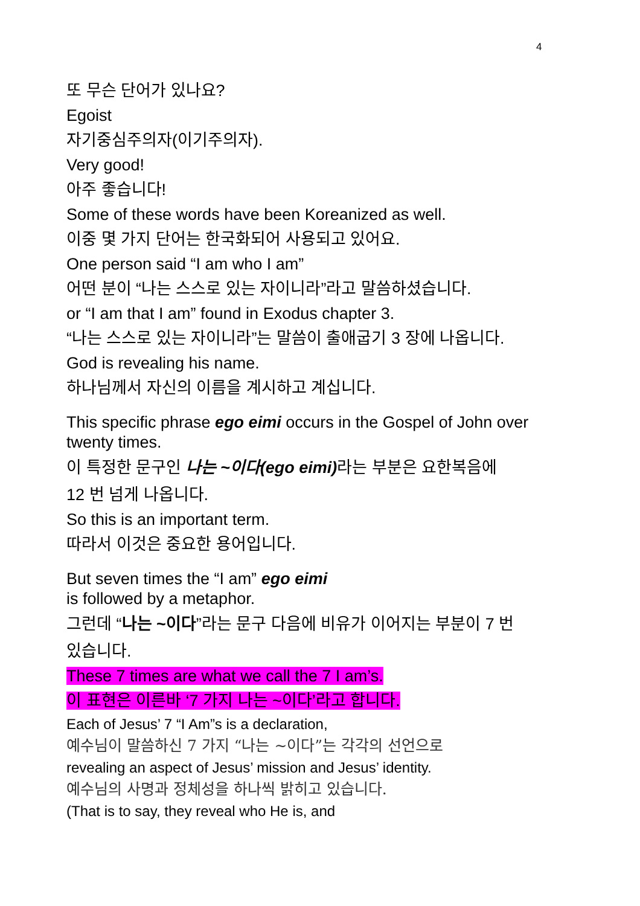4
또 무슨 단어가 있나요?
Egoist
자기중심주의자(이기주의자).
Very good!
아주 좋습니다!
Some of these words have been Koreanized as well.
이중 몇 가지 단어는 한국화되어 사용되고 있어요.
One person said “I am who I am”
어떤 분이 “나는 스스로 있는 자이니라”라고 말씀하셨습니다.
or “I am that I am” found in Exodus chapter 3.
“나는 스스로 있는 자이니라”는 말씀이 출애굽기 3 장에 나옵니다.
God is revealing his name.
하나님께서 자신의 이름을 계시하고 계십니다.
This specific phrase ego eimi occurs in the Gospel of John over twenty times.
이 특정한 문구인 나는 ~이다(ego eimi) 라는 부분은 요한복음에
12 번 넘게 나옵니다.
So this is an important term.
따라서 이것은 중요한 용어입니다.
But seven times the “I am” ego eimi
is followed by a metaphor.
그런데 “나는 ~이다”라는 문구 다음에 비유가 이어지는 부분이 7 번
있습니다.
These 7 times are what we call the 7 I am’s.
이 표현은 이른바 ‘7 가지 나는 ~이다’라고 합니다.
Each of Jesus’ 7 “I Am”s is a declaration,
예수님이 말씀하신 7 가지 “나는 ~이다”는 각각의 선언으로
revealing an aspect of Jesus’ mission and Jesus’ identity.
예수님의 사명과 정체성을 하나씩 밝히고 있습니다.
(That is to say, they reveal who He is, and